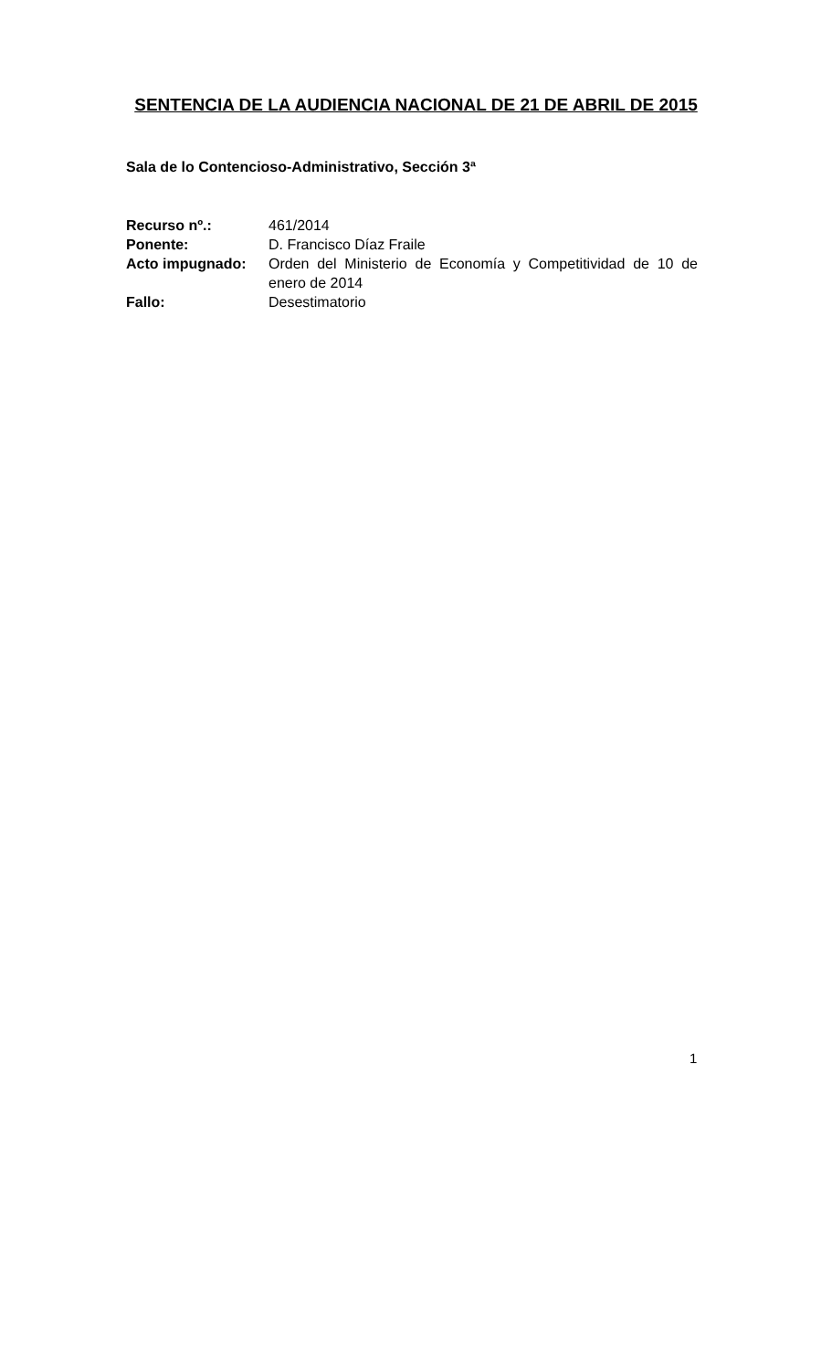SENTENCIA DE LA AUDIENCIA NACIONAL DE 21 DE ABRIL DE 2015
Sala de lo Contencioso-Administrativo, Sección 3ª
| Recurso nº.: | 461/2014 |
| Ponente: | D. Francisco Díaz Fraile |
| Acto impugnado: | Orden del Ministerio de Economía y Competitividad de 10 de enero de 2014 |
| Fallo: | Desestimatorio |
1